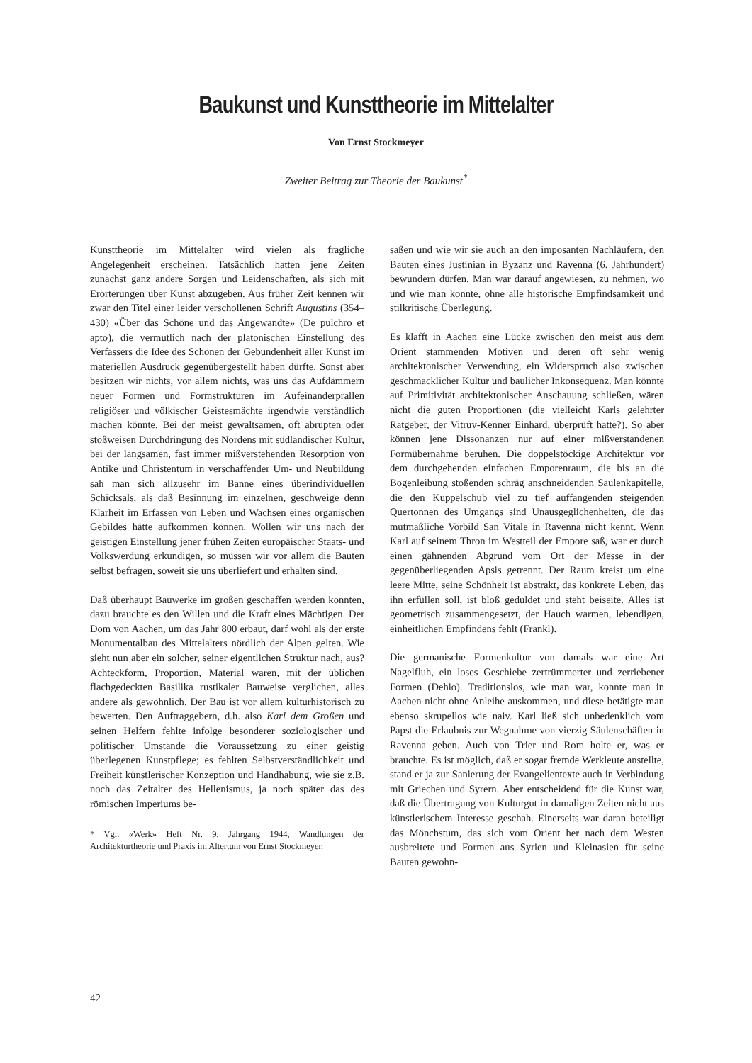Baukunst und Kunsttheorie im Mittelalter
Von Ernst Stockmeyer
Zweiter Beitrag zur Theorie der Baukunst<sup>*</sup>
Kunsttheorie im Mittelalter wird vielen als fragliche Angelegenheit erscheinen. Tatsächlich hatten jene Zeiten zunächst ganz andere Sorgen und Leidenschaften, als sich mit Erörterungen über Kunst abzugeben. Aus früher Zeit kennen wir zwar den Titel einer leider verschollenen Schrift Augustins (354–430) «Über das Schöne und das Angewandte» (De pulchro et apto), die vermutlich nach der platonischen Einstellung des Verfassers die Idee des Schönen der Gebundenheit aller Kunst im materiellen Ausdruck gegenübergestellt haben dürfte. Sonst aber besitzen wir nichts, vor allem nichts, was uns das Aufdämmern neuer Formen und Formstrukturen im Aufeinanderprallen religiöser und völkischer Geistesmächte irgendwie verständlich machen könnte. Bei der meist gewaltsamen, oft abrupten oder stoßweisen Durchdringung des Nordens mit südländischer Kultur, bei der langsamen, fast immer mißverstehenden Resorption von Antike und Christentum in verschaffender Um- und Neubildung sah man sich allzusehr im Banne eines überindividuellen Schicksals, als daß Besinnung im einzelnen, geschweige denn Klarheit im Erfassen von Leben und Wachsen eines organischen Gebildes hätte aufkommen können. Wollen wir uns nach der geistigen Einstellung jener frühen Zeiten europäischer Staats- und Volkswerdung erkundigen, so müssen wir vor allem die Bauten selbst befragen, soweit sie uns überliefert und erhalten sind.
Daß überhaupt Bauwerke im großen geschaffen werden konnten, dazu brauchte es den Willen und die Kraft eines Mächtigen. Der Dom von Aachen, um das Jahr 800 erbaut, darf wohl als der erste Monumentalbau des Mittelalters nördlich der Alpen gelten. Wie sieht nun aber ein solcher, seiner eigentlichen Struktur nach, aus? Achteckform, Proportion, Material waren, mit der üblichen flachgedeckten Basilika rustikaler Bauweise verglichen, alles andere als gewöhnlich. Der Bau ist vor allem kulturhistorisch zu bewerten. Den Auftraggebern, d.h. also Karl dem Großen und seinen Helfern fehlte infolge besonderer soziologischer und politischer Umstände die Voraussetzung zu einer geistig überlegenen Kunstpflege; es fehlten Selbstverständlichkeit und Freiheit künstlerischer Konzeption und Handhabung, wie sie z.B. noch das Zeitalter des Hellenismus, ja noch später das des römischen Imperiums be-
* Vgl. «Werk» Heft Nr. 9, Jahrgang 1944, Wandlungen der Architekturtheorie und Praxis im Altertum von Ernst Stockmeyer.
saßen und wie wir sie auch an den imposanten Nachläufern, den Bauten eines Justinian in Byzanz und Ravenna (6. Jahrhundert) bewundern dürfen. Man war darauf angewiesen, zu nehmen, wo und wie man konnte, ohne alle historische Empfindsamkeit und stilkritische Überlegung.
Es klafft in Aachen eine Lücke zwischen den meist aus dem Orient stammenden Motiven und deren oft sehr wenig architektonischer Verwendung, ein Widerspruch also zwischen geschmacklicher Kultur und baulicher Inkonsequenz. Man könnte auf Primitivität architektonischer Anschauung schließen, wären nicht die guten Proportionen (die vielleicht Karls gelehrter Ratgeber, der Vitruv-Kenner Einhard, überprüft hatte?). So aber können jene Dissonanzen nur auf einer mißverstandenen Formübernahme beruhen. Die doppelstöckige Architektur vor dem durchgehenden einfachen Emporenraum, die bis an die Bogenleibung stoßenden schräg anschneidenden Säulenkapitelle, die den Kuppelschub viel zu tief auffangenden steigenden Quertonnen des Umgangs sind Unausgeglichenheiten, die das mutmaßliche Vorbild San Vitale in Ravenna nicht kennt. Wenn Karl auf seinem Thron im Westteil der Empore saß, war er durch einen gähnenden Abgrund vom Ort der Messe in der gegenüberliegenden Apsis getrennt. Der Raum kreist um eine leere Mitte, seine Schönheit ist abstrakt, das konkrete Leben, das ihn erfüllen soll, ist bloß geduldet und steht beiseite. Alles ist geometrisch zusammengesetzt, der Hauch warmen, lebendigen, einheitlichen Empfindens fehlt (Frankl).
Die germanische Formenkultur von damals war eine Art Nagelfluh, ein loses Geschiebe zertrümmerter und zerriebener Formen (Dehio). Traditionslos, wie man war, konnte man in Aachen nicht ohne Anleihe auskommen, und diese betätigte man ebenso skrupellos wie naiv. Karl ließ sich unbedenklich vom Papst die Erlaubnis zur Wegnahme von vierzig Säulenschäften in Ravenna geben. Auch von Trier und Rom holte er, was er brauchte. Es ist möglich, daß er sogar fremde Werkleute anstellte, stand er ja zur Sanierung der Evangelientexte auch in Verbindung mit Griechen und Syrern. Aber entscheidend für die Kunst war, daß die Übertragung von Kulturgut in damaligen Zeiten nicht aus künstlerischem Interesse geschah. Einerseits war daran beteiligt das Mönchstum, das sich vom Orient her nach dem Westen ausbreitete und Formen aus Syrien und Kleinasien für seine Bauten gewohn-
42